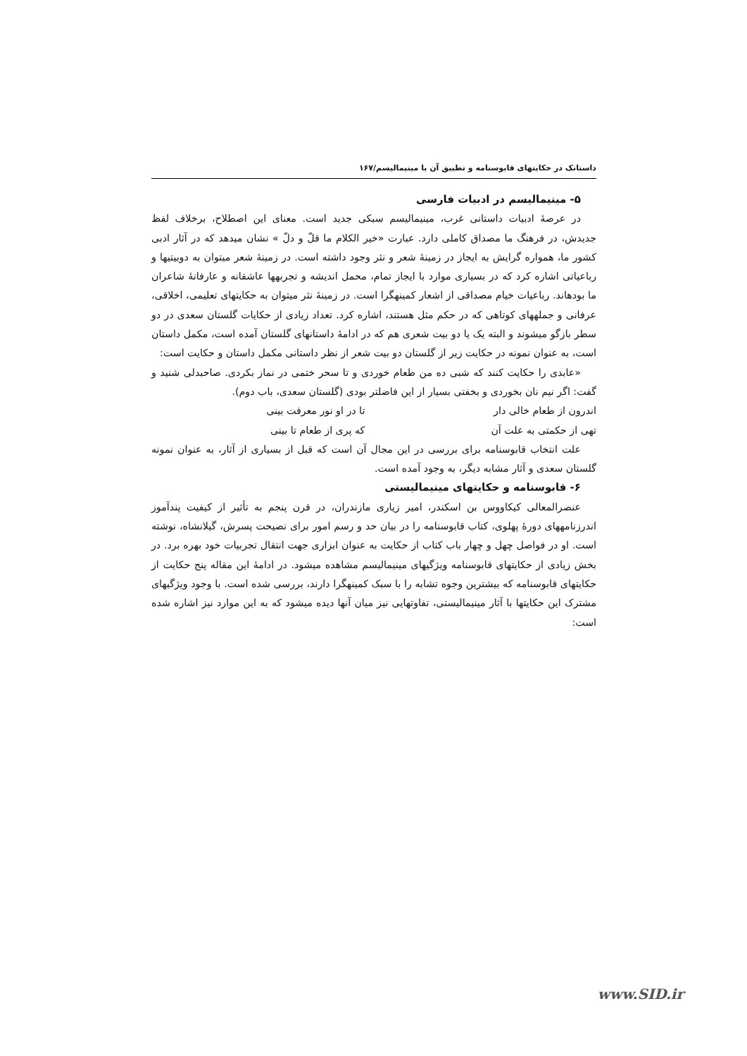داستانک در حکایتهای قابوسنامه و تطبیق آن با مینیمالیسم/۱۶۷
۵- مینیمالیسم در ادبیات فارسی
در عرصهٔ ادبیات داستانی غرب، مینیمالیسم سبکی جدید است. معنای این اصطلاح، برخلاف لفظ جدیدش، در فرهنگ ما مصداق کاملی دارد. عبارت «خیر الکلام ما قلّ و دلّ » نشان میدهد که در آثار ادبی کشور ما، همواره گرایش به ایجاز در زمینهٔ شعر و نثر وجود داشته است. در زمینهٔ شعر میتوان به دوبیتیها و رباعیاتی اشاره کرد که در بسیاری موارد با ایجاز تمام، محمل اندیشه و تجربهها عاشقانه و عارفانهٔ شاعران ما بودهاند. رباعیات خیام مصداقی از اشعار کمینهگرا است. در زمینهٔ نثر میتوان به حکایتهای تعلیمی، اخلاقی، عرفانی و جملههای کوتاهی که در حکم مثل هستند، اشاره کرد. تعداد زیادی از حکایات گلستان سعدی در دو سطر بازگو میشوند و البته یک یا دو بیت شعری هم که در ادامهٔ داستانهای گلستان آمده است، مکمل داستان است، به عنوان نمونه در حکایت زیر از گلستان دو بیت شعر از نظر داستانی مکمل داستان و حکایت است:
«عابدی را حکایت کنند که شبی ده من طعام خوردی و تا سحر ختمی در نماز بکردی. صاحبدلی شنید و گفت: اگر نیم نان بخوردی و بخفتی بسیار از این فاضلتر بودی (گلستان سعدی، باب دوم).
اندرون از طعام خالی دار تا در او نور معرفت بینی
تهی از حکمتی به علت آن که پری از طعام تا بینی
علت انتخاب قابوسنامه برای بررسی در این مجال آن است که قبل از بسیاری از آثار، به عنوان نمونه گلستان سعدی و آثار مشابه دیگر، به وجود آمده است.
۶- قابوسنامه و حکایتهای مینیمالیستی
عنصرالمعالی کیکاووس بن اسکندر، امیر زیاری مازندران، در قرن پنجم به تأثیر از کیفیت پندآموز اندرزنامههای دورهٔ پهلوی، کتاب قابوسنامه را در بیان حد و رسم امور برای نصیحت پسرش، گیلانشاه، نوشته است. او در فواصل چهل و چهار باب کتاب از حکایت به عنوان ابزاری جهت انتقال تجربیات خود بهره برد. در بخش زیادی از حکایتهای قابوسنامه ویژگیهای مینیمالیسم مشاهده میشود. در ادامهٔ این مقاله پنج حکایت از حکایتهای قابوسنامه که بیشترین وجوه تشابه را با سبک کمینهگرا دارند، بررسی شده است. با وجود ویژگیهای مشترک این حکایتها با آثار مینیمالیستی، تفاوتهایی نیز میان آنها دیده میشود که به این موارد نیز اشاره شده است:
www.SID.ir